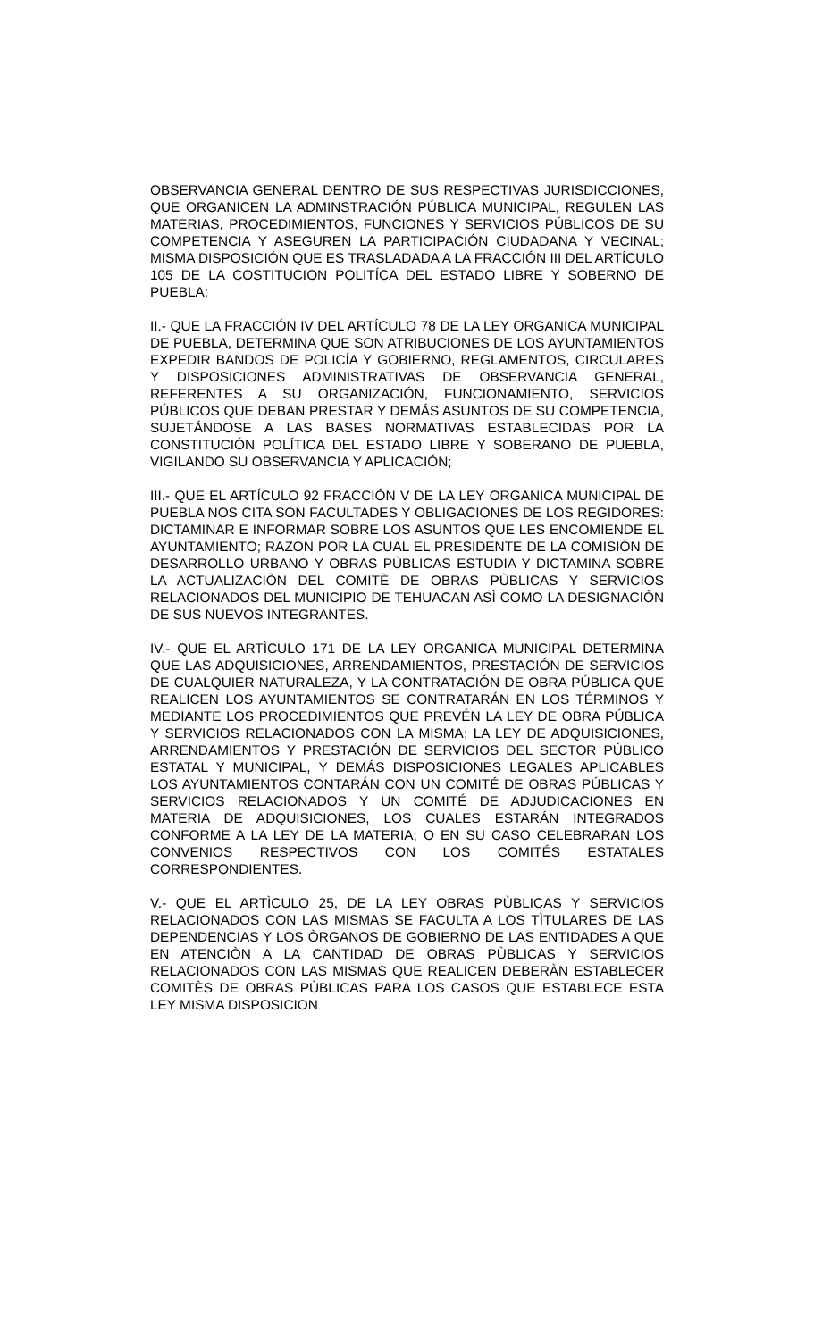OBSERVANCIA GENERAL DENTRO DE SUS RESPECTIVAS JURISDICCIONES, QUE ORGANICEN LA ADMINSTRACIÓN PÚBLICA MUNICIPAL, REGULEN LAS MATERIAS, PROCEDIMIENTOS, FUNCIONES Y SERVICIOS PÚBLICOS DE SU COMPETENCIA Y ASEGUREN LA PARTICIPACIÓN CIUDADANA Y VECINAL; MISMA DISPOSICIÓN QUE ES TRASLADADA A LA FRACCIÓN III DEL ARTÍCULO 105 DE LA COSTITUCION POLITÍCA DEL ESTADO LIBRE Y SOBERNO DE PUEBLA;
II.- QUE LA FRACCIÓN IV DEL ARTÍCULO 78 DE LA LEY ORGANICA MUNICIPAL DE PUEBLA, DETERMINA QUE SON ATRIBUCIONES DE LOS AYUNTAMIENTOS EXPEDIR BANDOS DE POLICÍA Y GOBIERNO, REGLAMENTOS, CIRCULARES Y DISPOSICIONES ADMINISTRATIVAS DE OBSERVANCIA GENERAL, REFERENTES A SU ORGANIZACIÓN, FUNCIONAMIENTO, SERVICIOS PÚBLICOS QUE DEBAN PRESTAR Y DEMÁS ASUNTOS DE SU COMPETENCIA, SUJETÁNDOSE A LAS BASES NORMATIVAS ESTABLECIDAS POR LA CONSTITUCIÓN POLÍTICA DEL ESTADO LIBRE Y SOBERANO DE PUEBLA, VIGILANDO SU OBSERVANCIA Y APLICACIÓN;
III.- QUE EL ARTÍCULO 92 FRACCIÓN V DE LA LEY ORGANICA MUNICIPAL DE PUEBLA NOS CITA SON FACULTADES Y OBLIGACIONES DE LOS REGIDORES: DICTAMINAR E INFORMAR SOBRE LOS ASUNTOS QUE LES ENCOMIENDE EL AYUNTAMIENTO; RAZON POR LA CUAL EL PRESIDENTE DE LA COMISIÒN DE DESARROLLO URBANO Y OBRAS PÙBLICAS ESTUDIA Y DICTAMINA SOBRE LA ACTUALIZACIÒN DEL COMITÈ DE OBRAS PÙBLICAS Y SERVICIOS RELACIONADOS DEL MUNICIPIO DE TEHUACAN ASÌ COMO LA DESIGNACIÒN DE SUS NUEVOS INTEGRANTES.
IV.- QUE EL ARTÌCULO 171 DE LA LEY ORGANICA MUNICIPAL DETERMINA QUE LAS ADQUISICIONES, ARRENDAMIENTOS, PRESTACIÓN DE SERVICIOS DE CUALQUIER NATURALEZA, Y LA CONTRATACIÓN DE OBRA PÚBLICA QUE REALICEN LOS AYUNTAMIENTOS SE CONTRATARÁN EN LOS TÉRMINOS Y MEDIANTE LOS PROCEDIMIENTOS QUE PREVÉN LA LEY DE OBRA PÚBLICA Y SERVICIOS RELACIONADOS CON LA MISMA; LA LEY DE ADQUISICIONES, ARRENDAMIENTOS Y PRESTACIÓN DE SERVICIOS DEL SECTOR PÚBLICO ESTATAL Y MUNICIPAL, Y DEMÁS DISPOSICIONES LEGALES APLICABLES LOS AYUNTAMIENTOS CONTARÁN CON UN COMITÉ DE OBRAS PÚBLICAS Y SERVICIOS RELACIONADOS Y UN COMITÉ DE ADJUDICACIONES EN MATERIA DE ADQUISICIONES, LOS CUALES ESTARÁN INTEGRADOS CONFORME A LA LEY DE LA MATERIA; O EN SU CASO CELEBRARAN LOS CONVENIOS RESPECTIVOS CON LOS COMITÉS ESTATALES CORRESPONDIENTES.
V.- QUE EL ARTÌCULO 25, DE LA LEY OBRAS PÙBLICAS Y SERVICIOS RELACIONADOS CON LAS MISMAS SE FACULTA A LOS TÌTULARES DE LAS DEPENDENCIAS Y LOS ÒRGANOS DE GOBIERNO DE LAS ENTIDADES A QUE EN ATENCIÒN A LA CANTIDAD DE OBRAS PÙBLICAS Y SERVICIOS RELACIONADOS CON LAS MISMAS QUE REALICEN DEBERÀN ESTABLECER COMITÈS DE OBRAS PÙBLICAS PARA LOS CASOS QUE ESTABLECE ESTA LEY MISMA DISPOSICION